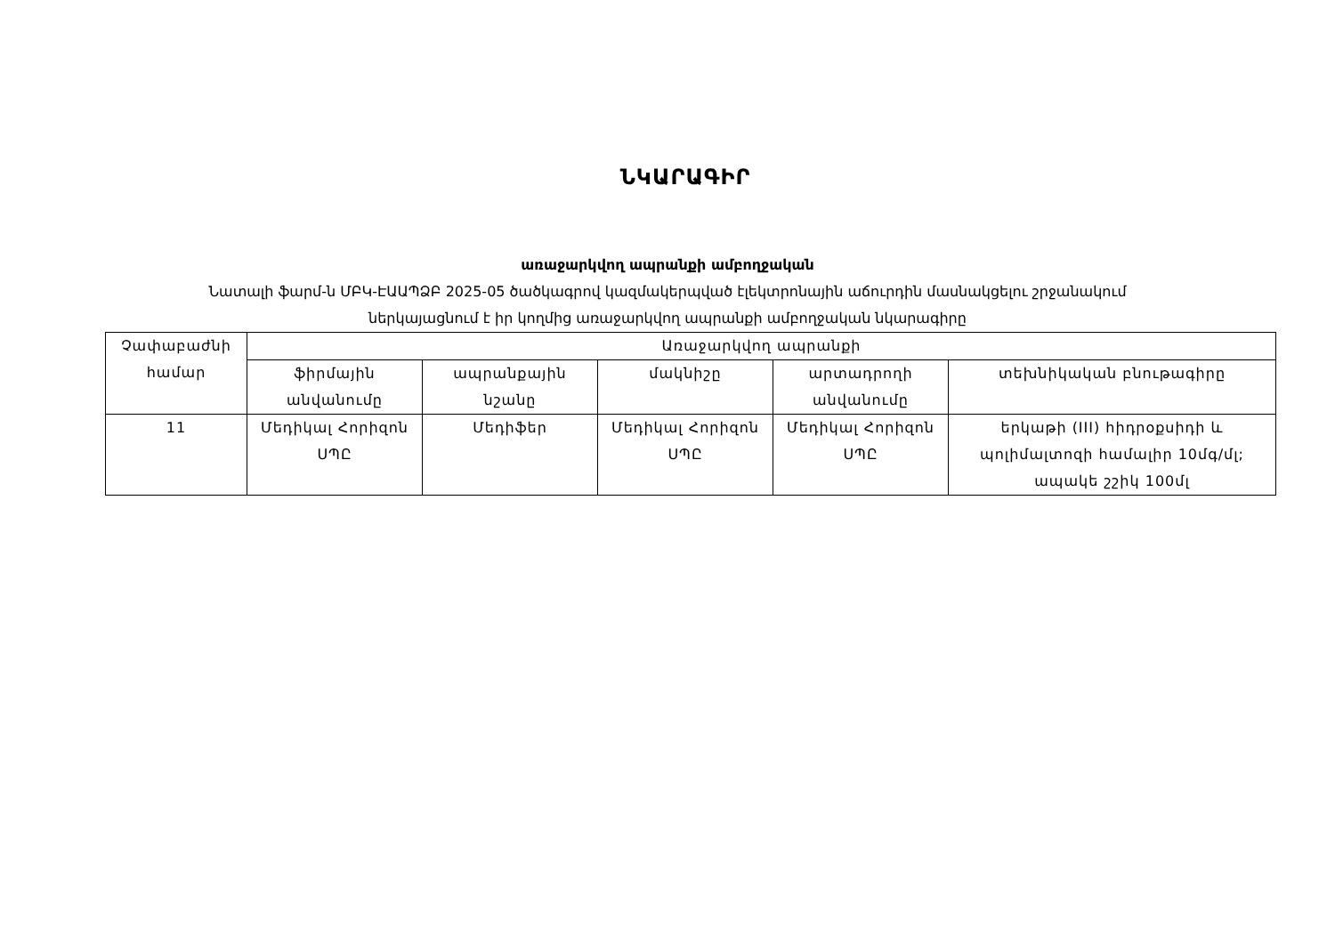ՆԿԱՐԱԳԻՐ
առաջարկվող ապրանքի ամբողջական
Նատալի ֆարմ-ն ՄԲԿ-ԷԱԱՊՁԲ 2025-05 ծածկագրով կազմակերպված էլեկտրոնային աճուրդին մասնակցելու շրջանակում
ներկայացնում է իր կողմից առաջարկվող ապրանքի ամբողջական նկարագիրը
| Չափաբաժնի համար | Առաջարկվող ապրանքի | | | | |
| --- | --- | --- | --- | --- | --- |
| | ֆիրմային անվանումը | ապրանքային նշանը | մակնիշը | արտադրողի անվանումը | տեխնիկական բնութագիրը |
| 11 | Մեդիկալ Հորիզոն ՍՊԸ | Մեդիֆեր | Մեդիկալ Հորիզոն ՍՊԸ | Մեդիկալ Հորիզոն ՍՊԸ | երկաթի (III) հիդրօքսիդի և պոլիմալտոզի համալիր 10մգ/մլ; ապակե շշիկ 100մլ |